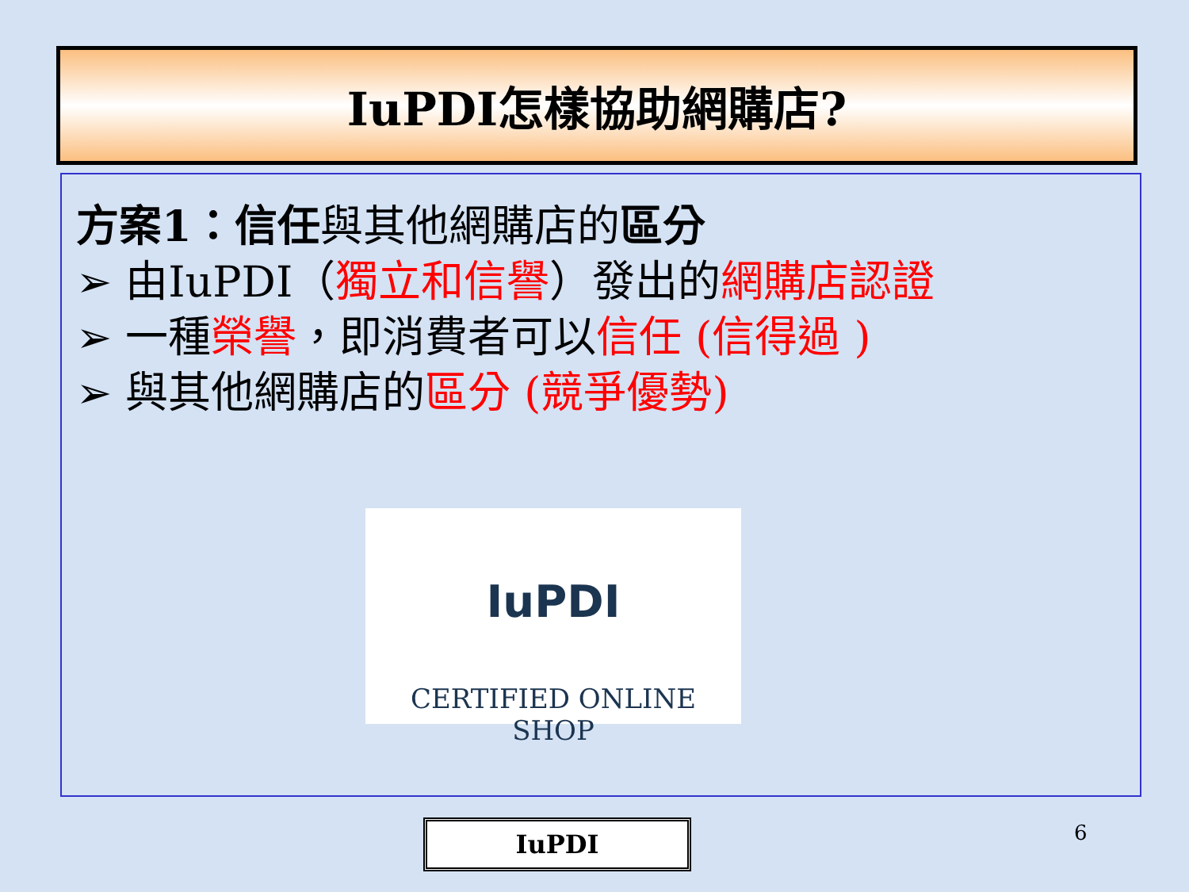IuPDI怎樣協助網購店?
方案1：信任與其他網購店的區分
➢ 由IuPDI（獨立和信譽）發出的網購店認證
➢ 一種榮譽，即消費者可以信任 (信得過 )
➢ 與其他網購店的區分 (競爭優勢)
IuPDI
CERTIFIED ONLINE SHOP
IuPDI 6